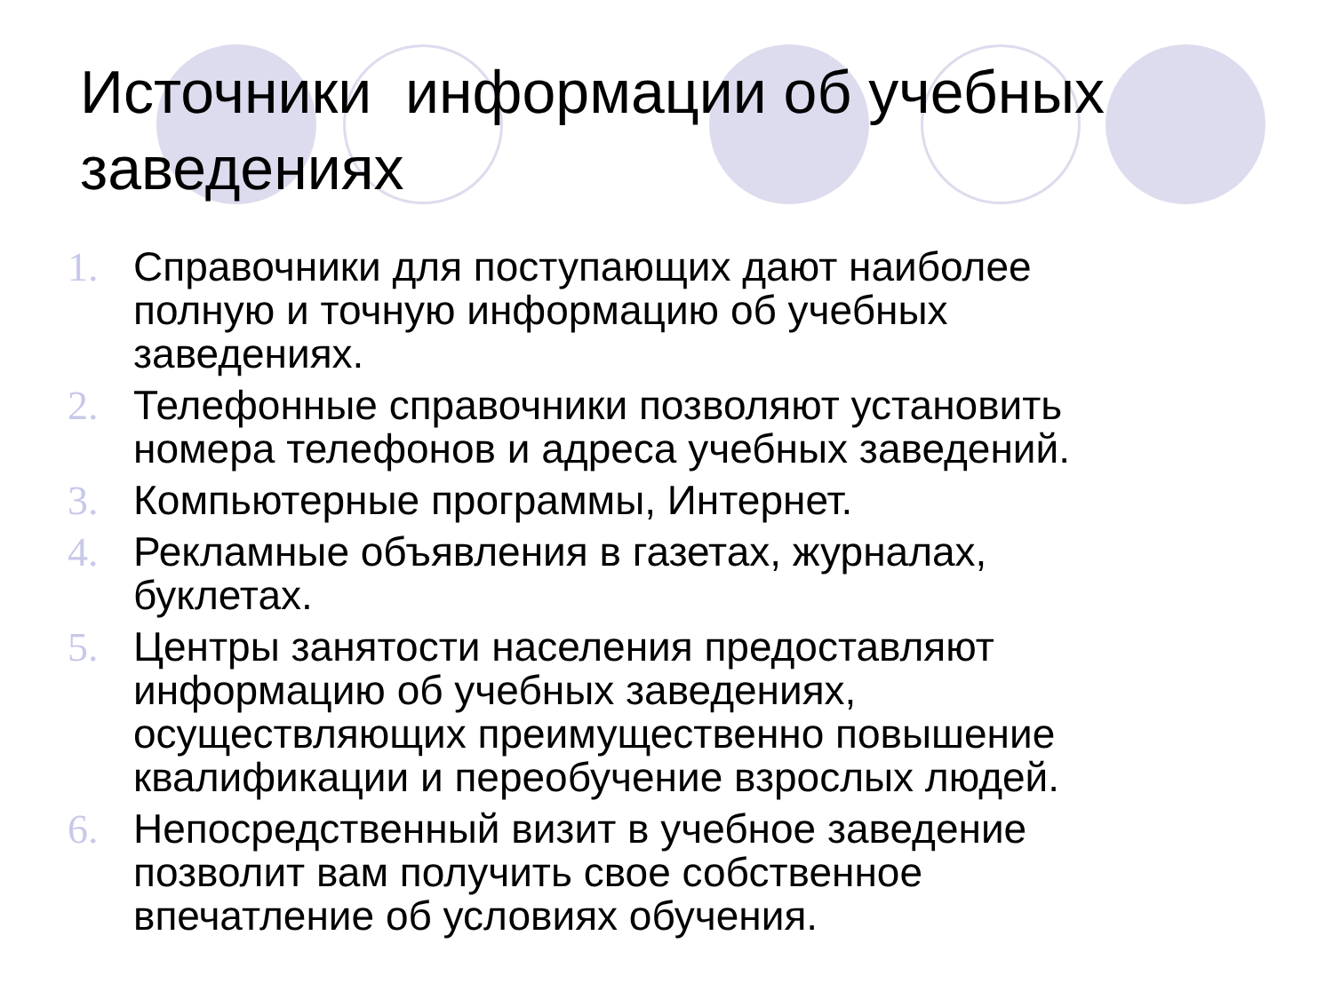Источники информации об учебных заведениях
1. Справочники для поступающих дают наиболее полную и точную информацию об учебных заведениях.
2. Телефонные справочники позволяют установить номера телефонов и адреса учебных заведений.
3. Компьютерные программы, Интернет.
4. Рекламные объявления в газетах, журналах, буклетах.
5. Центры занятости населения предоставляют информацию об учебных заведениях, осуществляющих преимущественно повышение квалификации и переобучение взрослых людей.
6. Непосредственный визит в учебное заведение позволит вам получить свое собственное впечатление об условиях обучения.